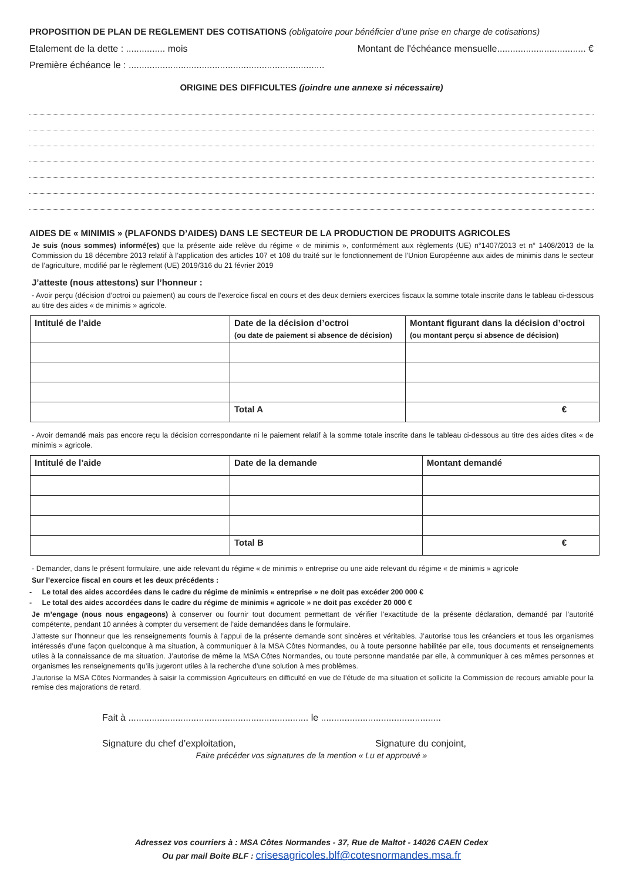PROPOSITION DE PLAN DE REGLEMENT DES COTISATIONS (obligatoire pour bénéficier d’une prise en charge de cotisations)
Etalement de la dette : ............... mois Montant de l'échéance mensuelle.................................. €
Première échéance le : ...........................................................................
ORIGINE DES DIFFICULTES (joindre une annexe si nécessaire)
AIDES DE « MINIMIS » (PLAFONDS D’AIDES) DANS LE SECTEUR DE LA PRODUCTION DE PRODUITS AGRICOLES
Je suis (nous sommes) informé(es) que la présente aide relève du régime « de minimis », conformément aux règlements (UE) n°1407/2013 et n° 1408/2013 de la Commission du 18 décembre 2013 relatif à l’application des articles 107 et 108 du traité sur le fonctionnement de l’Union Européenne aux aides de minimis dans le secteur de l’agriculture, modifié par le règlement (UE) 2019/316 du 21 février 2019
J’atteste (nous attestons) sur l’honneur :
- Avoir perçu (décision d’octroi ou paiement) au cours de l’exercice fiscal en cours et des deux derniers exercices fiscaux la somme totale inscrite dans le tableau ci-dessous au titre des aides « de minimis » agricole.
| Intitulé de l’aide | Date de la décision d’octroi (ou date de paiement si absence de décision) | Montant figurant dans la décision d’octroi (ou montant perçu si absence de décision) |
| --- | --- | --- |
| | Total A | € |
- Avoir demandé mais pas encore reçu la décision correspondante ni le paiement relatif à la somme totale inscrite dans le tableau ci-dessous au titre des aides dites « de minimis » agricole.
| Intitulé de l’aide | Date de la demande | Montant demandé |
| --- | --- | --- |
| | Total B | € |
- Demander, dans le présent formulaire, une aide relevant du régime « de minimis » entreprise ou une aide relevant du régime « de minimis » agricole
Sur l’exercice fiscal en cours et les deux précédents :
- Le total des aides accordées dans le cadre du régime de minimis « entreprise » ne doit pas excéder 200 000 €
- Le total des aides accordées dans le cadre du régime de minimis « agricole » ne doit pas excéder 20 000 €
Je m’engage (nous nous engageons) à conserver ou fournir tout document permettant de vérifier l’exactitude de la présente déclaration, demandé par l’autorité compétente, pendant 10 années à compter du versement de l’aide demandées dans le formulaire.
J’atteste sur l’honneur que les renseignements fournis à l’appui de la présente demande sont sincères et véritables. J’autorise tous les créanciers et tous les organismes intéressés d’une façon quelconque à ma situation, à communiquer à la MSA Côtes Normandes, ou à toute personne habilitée par elle, tous documents et renseignements utiles à la connaissance de ma situation. J’autorise de même la MSA Côtes Normandes, ou toute personne mandatée par elle, à communiquer à ces mêmes personnes et organismes les renseignements qu’ils jugeront utiles à la recherche d’une solution à mes problèmes.
J’autorise la MSA Côtes Normandes à saisir la commission Agriculteurs en difficulté en vue de l’étude de ma situation et sollicite la Commission de recours amiable pour la remise des majorations de retard.
Fait à ..................................................................... le ..............................................
Signature du chef d’exploitation, Signature du conjoint,
Faire précéder vos signatures de la mention « Lu et approuvé »
Adressez vos courriers à : MSA Côtes Normandes - 37, Rue de Maltot - 14026 CAEN Cedex
Ou par mail Boite BLF : crisesagricoles.blf@cotesnormandes.msa.fr